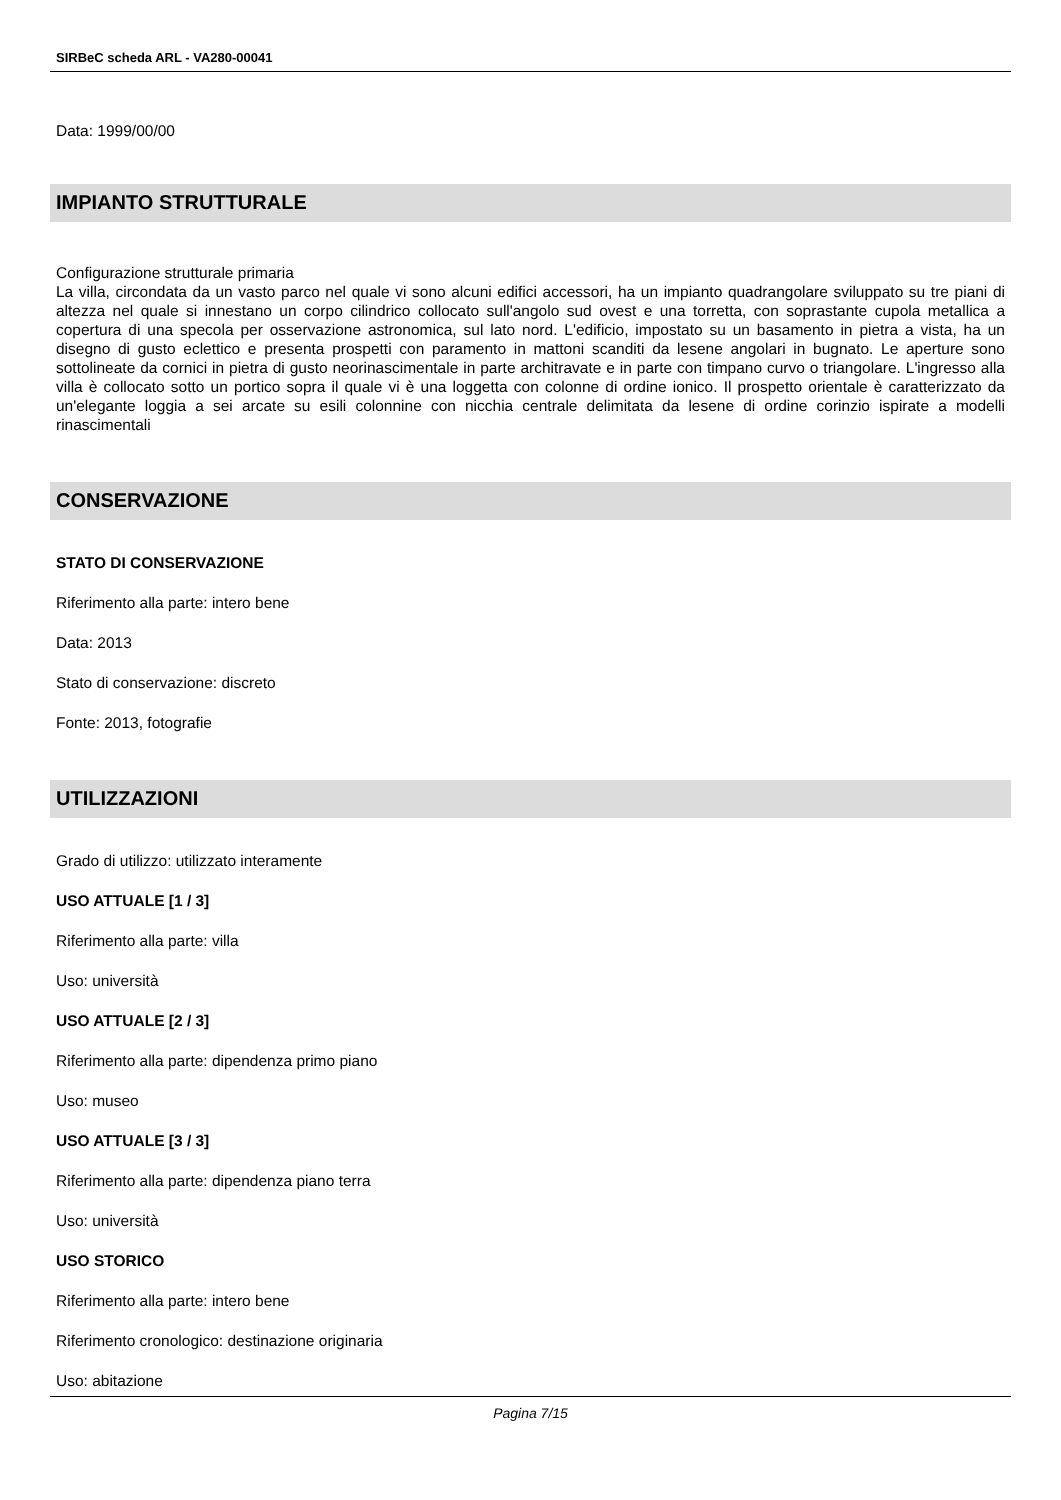SIRBeC scheda ARL - VA280-00041
Data: 1999/00/00
IMPIANTO STRUTTURALE
Configurazione strutturale primaria
La villa, circondata da un vasto parco nel quale vi sono alcuni edifici accessori, ha un impianto quadrangolare sviluppato su tre piani di altezza nel quale si innestano un corpo cilindrico collocato sull'angolo sud ovest e una torretta, con soprastante cupola metallica a copertura di una specola per osservazione astronomica, sul lato nord. L'edificio, impostato su un basamento in pietra a vista, ha un disegno di gusto eclettico e presenta prospetti con paramento in mattoni scanditi da lesene angolari in bugnato. Le aperture sono sottolineate da cornici in pietra di gusto neorinascimentale in parte architravate e in parte con timpano curvo o triangolare. L'ingresso alla villa è collocato sotto un portico sopra il quale vi è una loggetta con colonne di ordine ionico. Il prospetto orientale è caratterizzato da un'elegante loggia a sei arcate su esili colonnine con nicchia centrale delimitata da lesene di ordine corinzio ispirate a modelli rinascimentali
CONSERVAZIONE
STATO DI CONSERVAZIONE
Riferimento alla parte: intero bene
Data: 2013
Stato di conservazione: discreto
Fonte: 2013, fotografie
UTILIZZAZIONI
Grado di utilizzo: utilizzato interamente
USO ATTUALE [1 / 3]
Riferimento alla parte: villa
Uso: università
USO ATTUALE [2 / 3]
Riferimento alla parte: dipendenza primo piano
Uso: museo
USO ATTUALE [3 / 3]
Riferimento alla parte: dipendenza piano terra
Uso: università
USO STORICO
Riferimento alla parte: intero bene
Riferimento cronologico: destinazione originaria
Uso: abitazione
Pagina 7/15